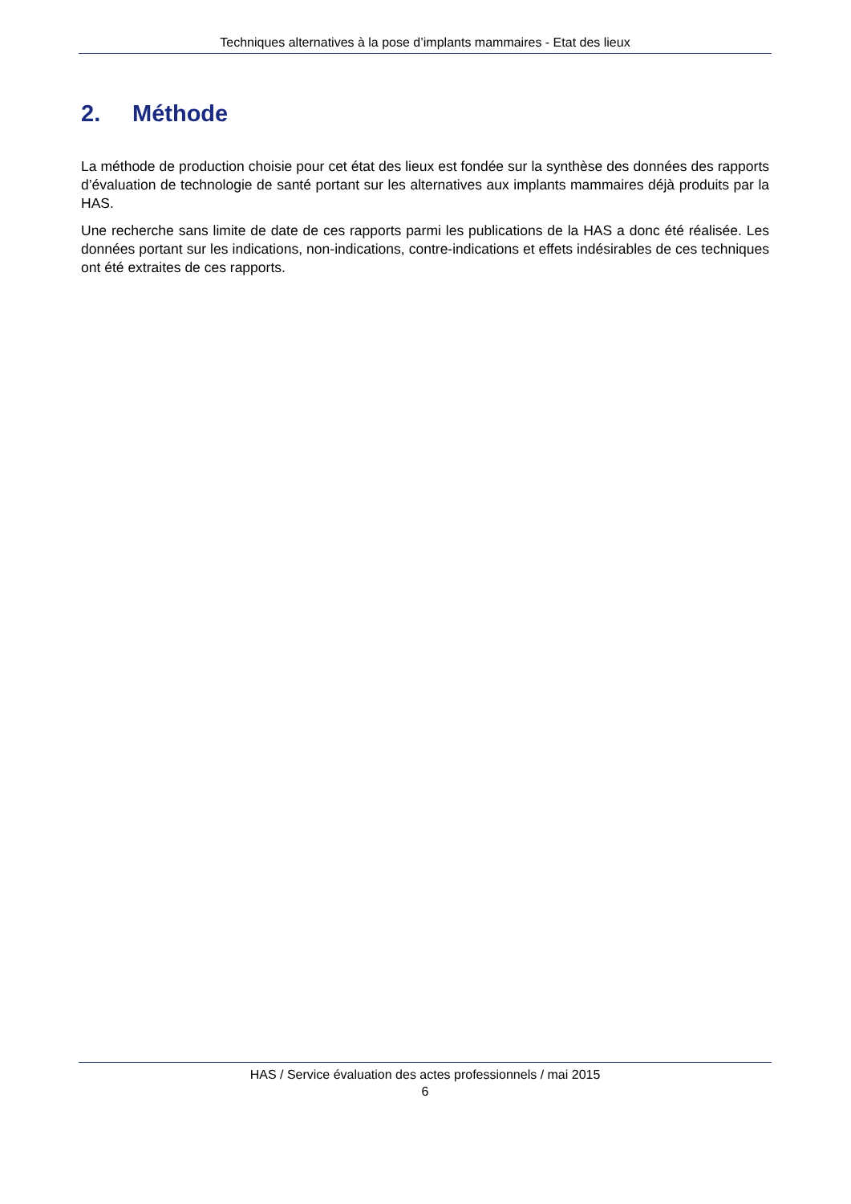Techniques alternatives à la pose d’implants mammaires - Etat des lieux
2. Méthode
La méthode de production choisie pour cet état des lieux est fondée sur la synthèse des données des rapports d’évaluation de technologie de santé portant sur les alternatives aux implants mammaires déjà produits par la HAS.
Une recherche sans limite de date de ces rapports parmi les publications de la HAS a donc été réalisée. Les données portant sur les indications, non-indications, contre-indications et effets indésirables de ces techniques ont été extraites de ces rapports.
HAS / Service évaluation des actes professionnels / mai 2015
6